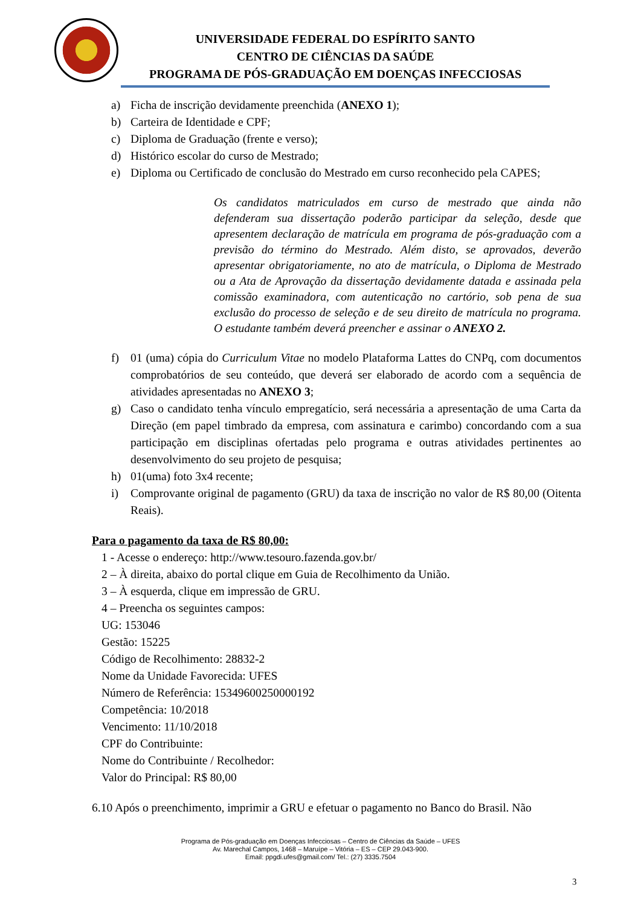UNIVERSIDADE FEDERAL DO ESPÍRITO SANTO
CENTRO DE CIÊNCIAS DA SAÚDE
PROGRAMA DE PÓS-GRADUAÇÃO EM DOENÇAS INFECCIOSAS
a) Ficha de inscrição devidamente preenchida (ANEXO 1);
b) Carteira de Identidade e CPF;
c) Diploma de Graduação (frente e verso);
d) Histórico escolar do curso de Mestrado;
e) Diploma ou Certificado de conclusão do Mestrado em curso reconhecido pela CAPES;
Os candidatos matriculados em curso de mestrado que ainda não defenderam sua dissertação poderão participar da seleção, desde que apresentem declaração de matrícula em programa de pós-graduação com a previsão do término do Mestrado. Além disto, se aprovados, deverão apresentar obrigatoriamente, no ato de matrícula, o Diploma de Mestrado ou a Ata de Aprovação da dissertação devidamente datada e assinada pela comissão examinadora, com autenticação no cartório, sob pena de sua exclusão do processo de seleção e de seu direito de matrícula no programa. O estudante também deverá preencher e assinar o ANEXO 2.
f) 01 (uma) cópia do Curriculum Vitae no modelo Plataforma Lattes do CNPq, com documentos comprobatórios de seu conteúdo, que deverá ser elaborado de acordo com a sequência de atividades apresentadas no ANEXO 3;
g) Caso o candidato tenha vínculo empregatício, será necessária a apresentação de uma Carta da Direção (em papel timbrado da empresa, com assinatura e carimbo) concordando com a sua participação em disciplinas ofertadas pelo programa e outras atividades pertinentes ao desenvolvimento do seu projeto de pesquisa;
h) 01(uma) foto 3x4 recente;
i) Comprovante original de pagamento (GRU) da taxa de inscrição no valor de R$ 80,00 (Oitenta Reais).
Para o pagamento da taxa de R$ 80,00:
1 - Acesse o endereço: http://www.tesouro.fazenda.gov.br/
2 – À direita, abaixo do portal clique em Guia de Recolhimento da União.
3 – À esquerda, clique em impressão de GRU.
4 – Preencha os seguintes campos:
UG: 153046
Gestão: 15225
Código de Recolhimento: 28832-2
Nome da Unidade Favorecida: UFES
Número de Referência: 15349600250000192
Competência: 10/2018
Vencimento: 11/10/2018
CPF do Contribuinte:
Nome do Contribuinte / Recolhedor:
Valor do Principal: R$ 80,00
6.10 Após o preenchimento, imprimir a GRU e efetuar o pagamento no Banco do Brasil. Não
Programa de Pós-graduação em Doenças Infecciosas – Centro de Ciências da Saúde – UFES
Av. Marechal Campos, 1468 – Maruípe – Vitória – ES – CEP 29.043-900.
Email: ppgdi.ufes@gmail.com/ Tel.: (27) 3335.7504
3